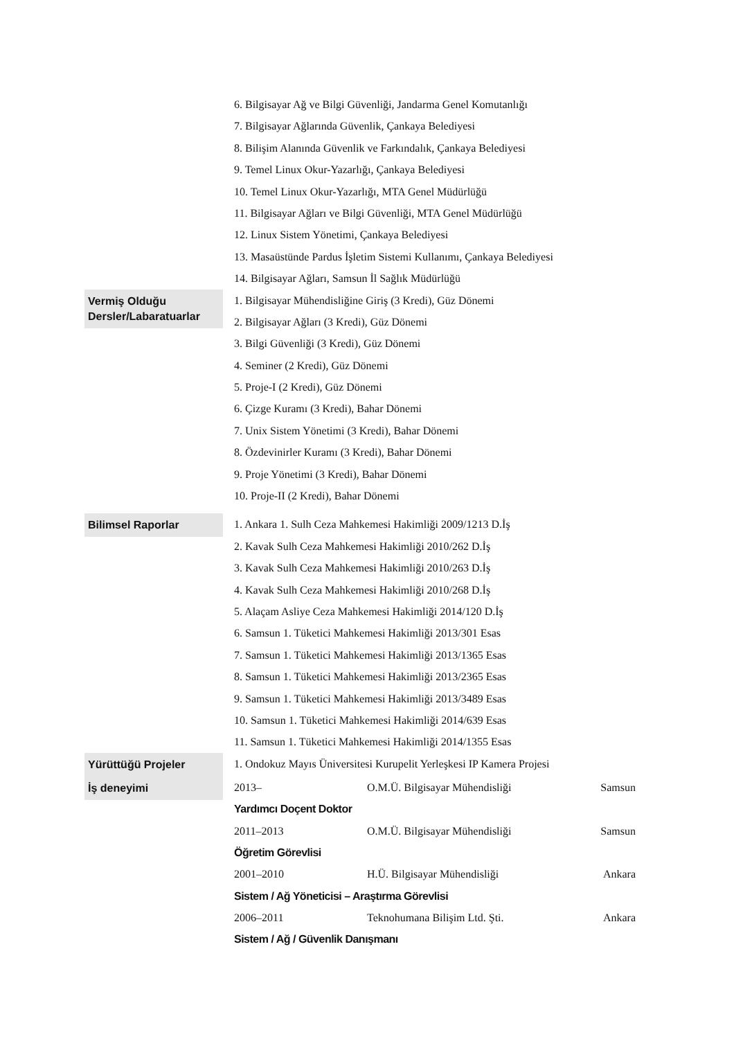6. Bilgisayar Ağ ve Bilgi Güvenliği, Jandarma Genel Komutanlığı
7. Bilgisayar Ağlarında Güvenlik, Çankaya Belediyesi
8. Bilişim Alanında Güvenlik ve Farkındalık, Çankaya Belediyesi
9. Temel Linux Okur-Yazarlığı, Çankaya Belediyesi
10. Temel Linux Okur-Yazarlığı, MTA Genel Müdürlüğü
11. Bilgisayar Ağları ve Bilgi Güvenliği, MTA Genel Müdürlüğü
12. Linux Sistem Yönetimi, Çankaya Belediyesi
13. Masaüstünde Pardus İşletim Sistemi Kullanımı, Çankaya Belediyesi
14. Bilgisayar Ağları, Samsun İl Sağlık Müdürlüğü
Vermiş Olduğu Dersler/Labaratuarlar
1. Bilgisayar Mühendisliğine Giriş (3 Kredi), Güz Dönemi
2. Bilgisayar Ağları (3 Kredi), Güz Dönemi
3. Bilgi Güvenliği (3 Kredi), Güz Dönemi
4. Seminer (2 Kredi), Güz Dönemi
5. Proje-I (2 Kredi), Güz Dönemi
6. Çizge Kuramı (3 Kredi), Bahar Dönemi
7. Unix Sistem Yönetimi (3 Kredi), Bahar Dönemi
8. Özdevinirler Kuramı (3 Kredi), Bahar Dönemi
9. Proje Yönetimi (3 Kredi), Bahar Dönemi
10. Proje-II (2 Kredi), Bahar Dönemi
Bilimsel Raporlar
1. Ankara 1. Sulh Ceza Mahkemesi Hakimliği 2009/1213 D.İş
2. Kavak Sulh Ceza Mahkemesi Hakimliği 2010/262 D.İş
3. Kavak Sulh Ceza Mahkemesi Hakimliği 2010/263 D.İş
4. Kavak Sulh Ceza Mahkemesi Hakimliği 2010/268 D.İş
5. Alaçam Asliye Ceza Mahkemesi Hakimliği 2014/120 D.İş
6. Samsun 1. Tüketici Mahkemesi Hakimliği 2013/301 Esas
7. Samsun 1. Tüketici Mahkemesi Hakimliği 2013/1365 Esas
8. Samsun 1. Tüketici Mahkemesi Hakimliği 2013/2365 Esas
9. Samsun 1. Tüketici Mahkemesi Hakimliği 2013/3489 Esas
10. Samsun 1. Tüketici Mahkemesi Hakimliği 2014/639 Esas
11. Samsun 1. Tüketici Mahkemesi Hakimliği 2014/1355 Esas
Yürüttüğü Projeler
1. Ondokuz Mayıs Üniversitesi Kurupelit Yerleşkesi IP Kamera Projesi
İş deneyimi
2013– O.M.Ü. Bilgisayar Mühendisliği Samsun
Yardımcı Doçent Doktor
2011–2013 O.M.Ü. Bilgisayar Mühendisliği Samsun
Öğretim Görevlisi
2001–2010 H.Ü. Bilgisayar Mühendisliği Ankara
Sistem / Ağ Yöneticisi – Araştırma Görevlisi
2006–2011 Teknohumana Bilişim Ltd. Şti. Ankara
Sistem / Ağ / Güvenlik Danışmanı